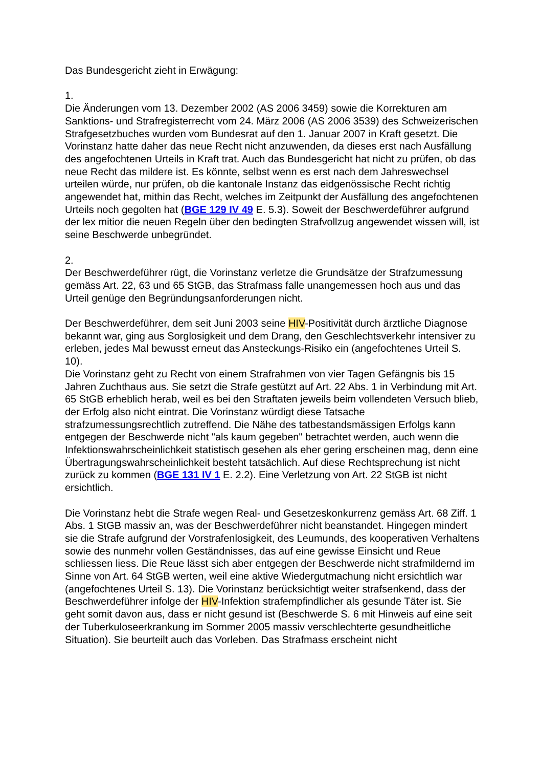Das Bundesgericht zieht in Erwägung:
1.
Die Änderungen vom 13. Dezember 2002 (AS 2006 3459) sowie die Korrekturen am Sanktions- und Strafregisterrecht vom 24. März 2006 (AS 2006 3539) des Schweizerischen Strafgesetzbuches wurden vom Bundesrat auf den 1. Januar 2007 in Kraft gesetzt. Die Vorinstanz hatte daher das neue Recht nicht anzuwenden, da dieses erst nach Ausfällung des angefochtenen Urteils in Kraft trat. Auch das Bundesgericht hat nicht zu prüfen, ob das neue Recht das mildere ist. Es könnte, selbst wenn es erst nach dem Jahreswechsel urteilen würde, nur prüfen, ob die kantonale Instanz das eidgenössische Recht richtig angewendet hat, mithin das Recht, welches im Zeitpunkt der Ausfällung des angefochtenen Urteils noch gegolten hat (BGE 129 IV 49 E. 5.3). Soweit der Beschwerdeführer aufgrund der lex mitior die neuen Regeln über den bedingten Strafvollzug angewendet wissen will, ist seine Beschwerde unbegründet.
2.
Der Beschwerdeführer rügt, die Vorinstanz verletze die Grundsätze der Strafzumessung gemäss Art. 22, 63 und 65 StGB, das Strafmass falle unangemessen hoch aus und das Urteil genüge den Begründungsanforderungen nicht.
Der Beschwerdeführer, dem seit Juni 2003 seine HIV-Positivität durch ärztliche Diagnose bekannt war, ging aus Sorglosigkeit und dem Drang, den Geschlechtsverkehr intensiver zu erleben, jedes Mal bewusst erneut das Ansteckungs-Risiko ein (angefochtenes Urteil S. 10).
Die Vorinstanz geht zu Recht von einem Strafrahmen von vier Tagen Gefängnis bis 15 Jahren Zuchthaus aus. Sie setzt die Strafe gestützt auf Art. 22 Abs. 1 in Verbindung mit Art. 65 StGB erheblich herab, weil es bei den Straftaten jeweils beim vollendeten Versuch blieb, der Erfolg also nicht eintrat. Die Vorinstanz würdigt diese Tatsache strafzumessungsrechtlich zutreffend. Die Nähe des tatbestandsmässigen Erfolgs kann entgegen der Beschwerde nicht "als kaum gegeben" betrachtet werden, auch wenn die Infektionswahrscheinlichkeit statistisch gesehen als eher gering erscheinen mag, denn eine Übertragungswahrscheinlichkeit besteht tatsächlich. Auf diese Rechtsprechung ist nicht zurück zu kommen (BGE 131 IV 1 E. 2.2). Eine Verletzung von Art. 22 StGB ist nicht ersichtlich.
Die Vorinstanz hebt die Strafe wegen Real- und Gesetzeskonkurrenz gemäss Art. 68 Ziff. 1 Abs. 1 StGB massiv an, was der Beschwerdeführer nicht beanstandet. Hingegen mindert sie die Strafe aufgrund der Vorstrafenlosigkeit, des Leumunds, des kooperativen Verhaltens sowie des nunmehr vollen Geständnisses, das auf eine gewisse Einsicht und Reue schliessen liess. Die Reue lässt sich aber entgegen der Beschwerde nicht strafmildernd im Sinne von Art. 64 StGB werten, weil eine aktive Wiedergutmachung nicht ersichtlich war (angefochtenes Urteil S. 13). Die Vorinstanz berücksichtigt weiter strafsenkend, dass der Beschwerdeführer infolge der HIV-Infektion strafempfindlicher als gesunde Täter ist. Sie geht somit davon aus, dass er nicht gesund ist (Beschwerde S. 6 mit Hinweis auf eine seit der Tuberkuloseerkrankung im Sommer 2005 massiv verschlechterte gesundheitliche Situation). Sie beurteilt auch das Vorleben. Das Strafmass erscheint nicht